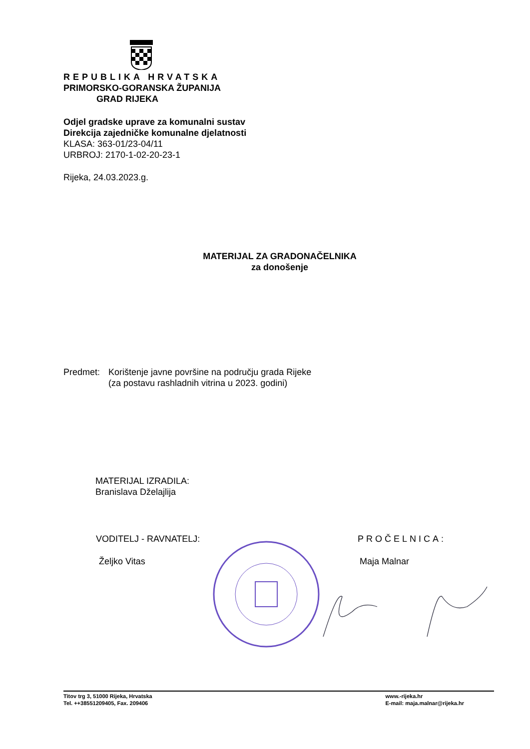REPUBLIKA HRVATSKA
PRIMORSKO-GORANSKA ŽUPANIJA
GRAD RIJEKA
Odjel gradske uprave za komunalni sustav
Direkcija zajedničke komunalne djelatnosti
KLASA: 363-01/23-04/11
URBROJ: 2170-1-02-20-23-1
Rijeka, 24.03.2023.g.
MATERIJAL ZA GRADONAČELNIKA
za donošenje
Predmet: Korištenje javne površine na području grada Rijeke
(za postavu rashladnih vitrina u 2023. godini)
MATERIJAL IZRADILA:
Branislava Dželajlija
VODITELJ - RAVNATELJ:
Željko Vitas
PROČELNICA:
Maja Malnar
Titov trg 3, 51000 Rijeka, Hrvatska
Tel. ++38551209405, Fax. 209406
www.-rijeka.hr
E-mail: maja.malnar@rijeka.hr